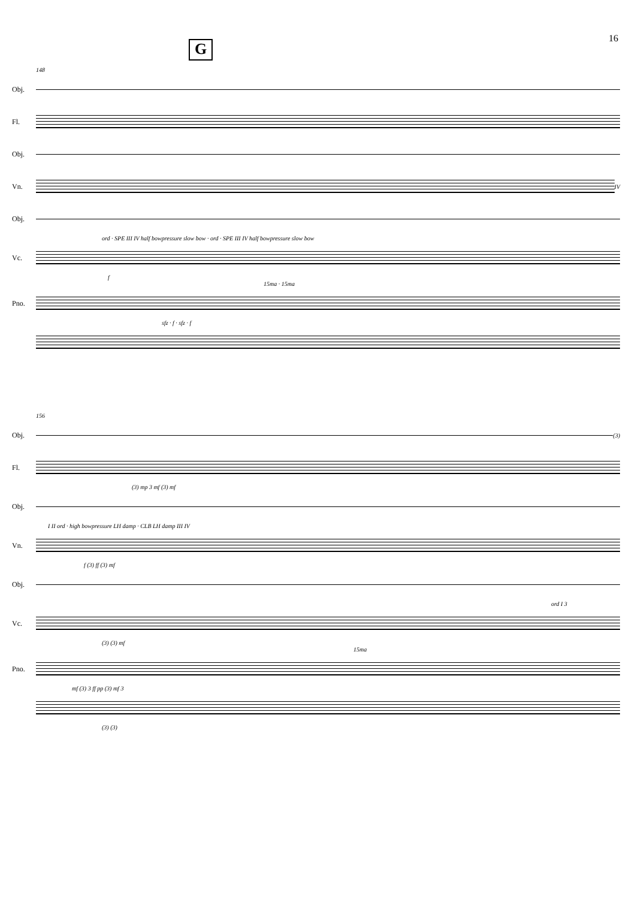16
G
148
Obj.
Fl.
Obj.
Vn.
IV
Obj.
ord · SPE III IV half bowpressure slow bow · ord · SPE III IV half bowpressure slow bow
Vc.
f
15ma · 15ma
Pno.
sfz · f · sfz · f
156
Obj.
(3)
Fl.
(3) mp 3 mf (3) mf
Obj.
I II ord · high bowpressure LH damp · CLB LH damp III IV
Vn.
f (3) ff (3) mf
Obj.
ord I 3
Vc.
(3) (3) mf
15ma
Pno.
mf (3) 3 ff pp (3) mf 3
(3) (3)